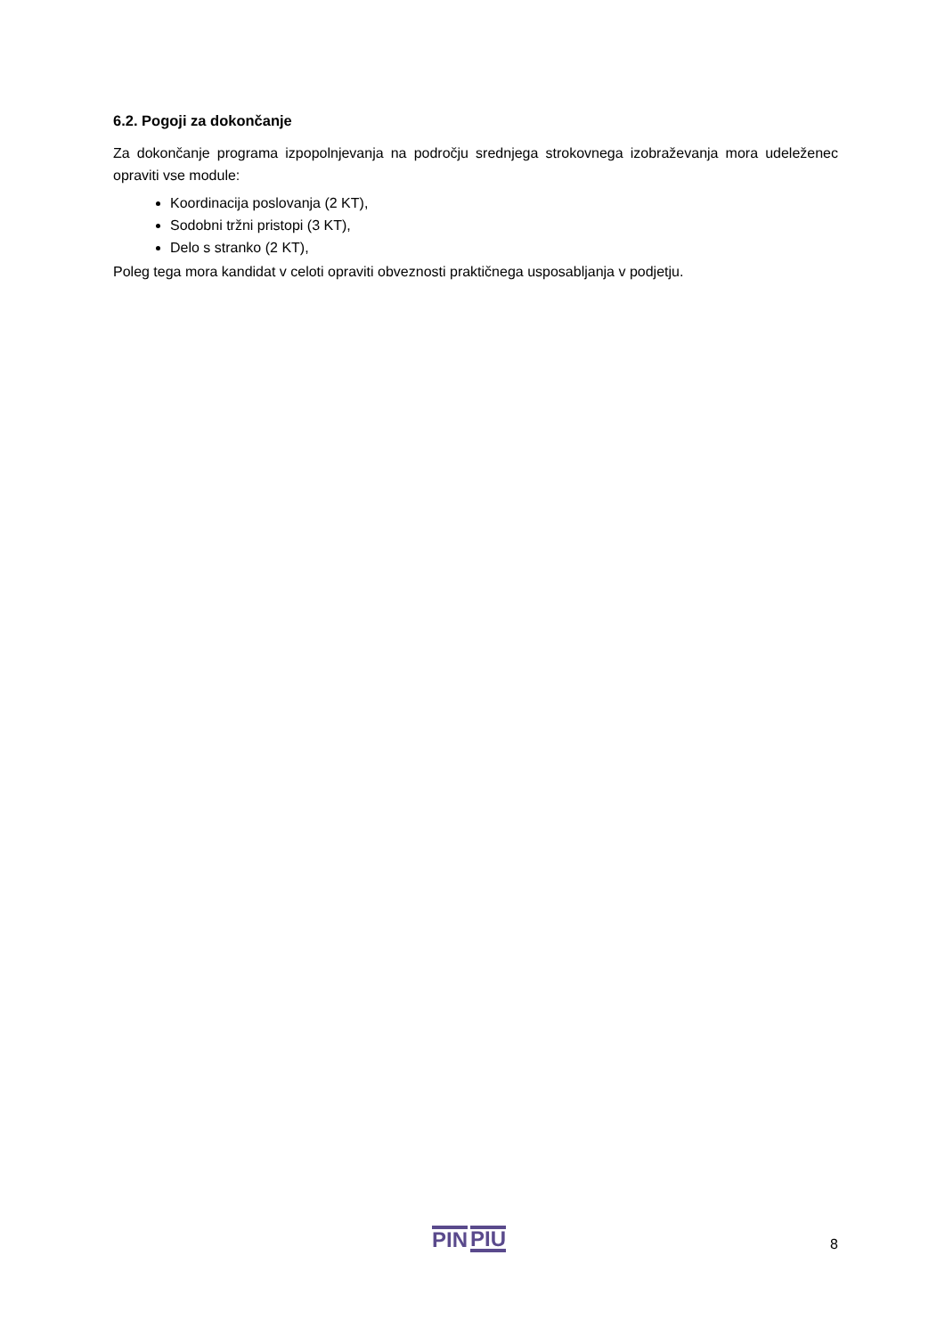6.2. Pogoji za dokončanje
Za dokončanje programa izpopolnjevanja na področju srednjega strokovnega izobraževanja mora udeleženec opraviti vse module:
Koordinacija poslovanja (2 KT),
Sodobni tržni pristopi (3 KT),
Delo s stranko (2 KT),
Poleg tega mora kandidat v celoti opraviti obveznosti praktičnega usposabljanja v podjetju.
PIN PIU
8